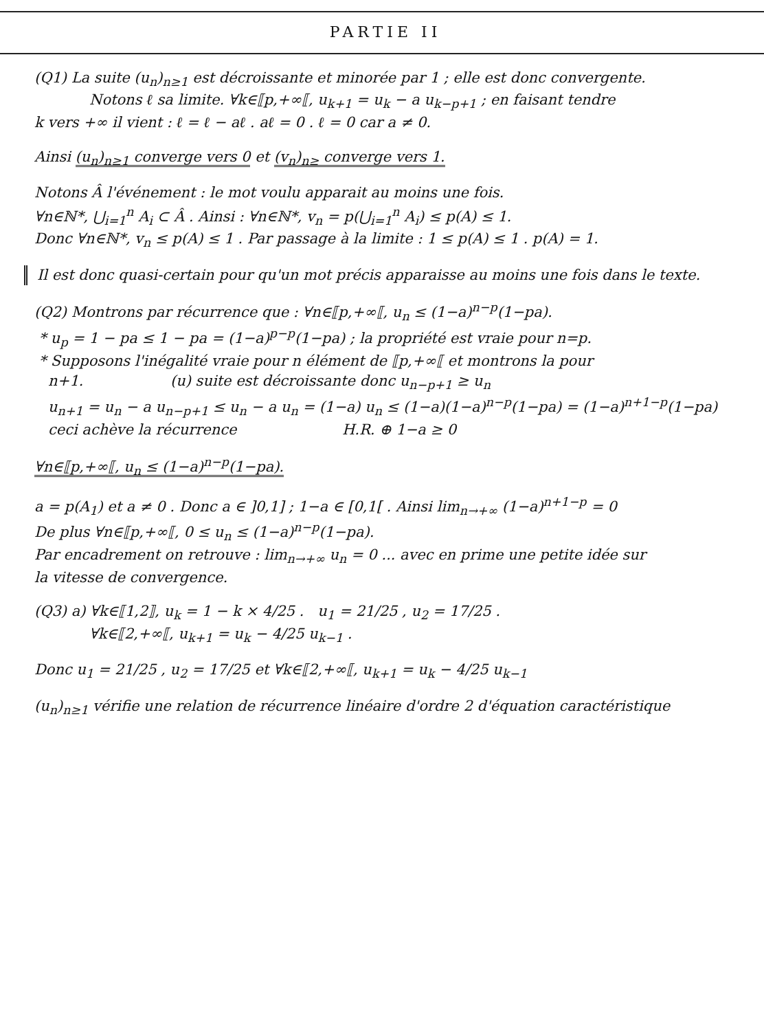PARTIE II
(Q1) La suite (u<sub>n</sub>)<sub>n≥1</sub> est décroissante et minorée par 1 ; elle est donc convergente.
Notons ℓ sa limite. ∀k∈⟦p,+∞⟦, u<sub>k+1</sub> = u<sub>k</sub> − a u<sub>k−p+1</sub> ; en faisant tendre
k vers +∞ il vient : ℓ = ℓ − aℓ . aℓ = 0 . ℓ = 0 car a ≠ 0.
Ainsi (u<sub>n</sub>)<sub>n≥1</sub> converge vers 0 et (v<sub>n</sub>)<sub>n≥</sub> converge vers 1.
Notons Â l'événement : le mot voulu apparait au moins une fois.
∀n∈ℕ*, ⋃<sub>i=1</sub><sup>n</sup> A<sub>i</sub> ⊂ Â . Ainsi : ∀n∈ℕ*, v<sub>n</sub> = p(⋃<sub>i=1</sub><sup>n</sup> A<sub>i</sub>) ≤ p(A) ≤ 1.
Donc ∀n∈ℕ*, v<sub>n</sub> ≤ p(A) ≤ 1 . Par passage à la limite : 1 ≤ p(A) ≤ 1 . p(A) = 1.
Il est donc quasi-certain pour qu'un mot précis apparaisse au moins une fois dans le texte.
(Q2) Montrons par récurrence que : ∀n∈⟦p,+∞⟦, u<sub>n</sub> ≤ (1−a)<sup>n−p</sup>(1−pa).
* u<sub>p</sub> = 1 − pa ≤ 1 − pa = (1−a)<sup>p−p</sup>(1−pa) ; la propriété est vraie pour n=p.
* Supposons l'inégalité vraie pour n élément de ⟦p,+∞⟦ et montrons la pour
n+1. (u) suite est décroissante donc u<sub>n−p+1</sub> ≥ u<sub>n</sub>
u<sub>n+1</sub> = u<sub>n</sub> − a u<sub>n−p+1</sub> ≤ u<sub>n</sub> − a u<sub>n</sub> = (1−a) u<sub>n</sub> ≤ (1−a)(1−a)<sup>n−p</sup>(1−pa) = (1−a)<sup>n+1−p</sup>(1−pa)
ceci achève la récurrence H.R. ⊕ 1−a ≥ 0
∀n∈⟦p,+∞⟦, u<sub>n</sub> ≤ (1−a)<sup>n−p</sup>(1−pa).
a = p(A<sub>1</sub>) et a ≠ 0 . Donc a ∈ ]0,1] ; 1−a ∈ [0,1[ . Ainsi lim<sub>n→+∞</sub> (1−a)<sup>n+1−p</sup> = 0
De plus ∀n∈⟦p,+∞⟦, 0 ≤ u<sub>n</sub> ≤ (1−a)<sup>n−p</sup>(1−pa).
Par encadrement on retrouve : lim<sub>n→+∞</sub> u<sub>n</sub> = 0 ... avec en prime une petite idée sur
la vitesse de convergence.
(Q3) a) ∀k∈⟦1,2⟧, u<sub>k</sub> = 1 − k × 4/25 . u<sub>1</sub> = 21/25 , u<sub>2</sub> = 17/25 .
∀k∈⟦2,+∞⟦, u<sub>k+1</sub> = u<sub>k</sub> − 4/25 u<sub>k−1</sub> .
Donc u<sub>1</sub> = 21/25 , u<sub>2</sub> = 17/25 et ∀k∈⟦2,+∞⟦, u<sub>k+1</sub> = u<sub>k</sub> − 4/25 u<sub>k−1</sub>
(u<sub>n</sub>)<sub>n≥1</sub> vérifie une relation de récurrence linéaire d'ordre 2 d'équation caractéristique